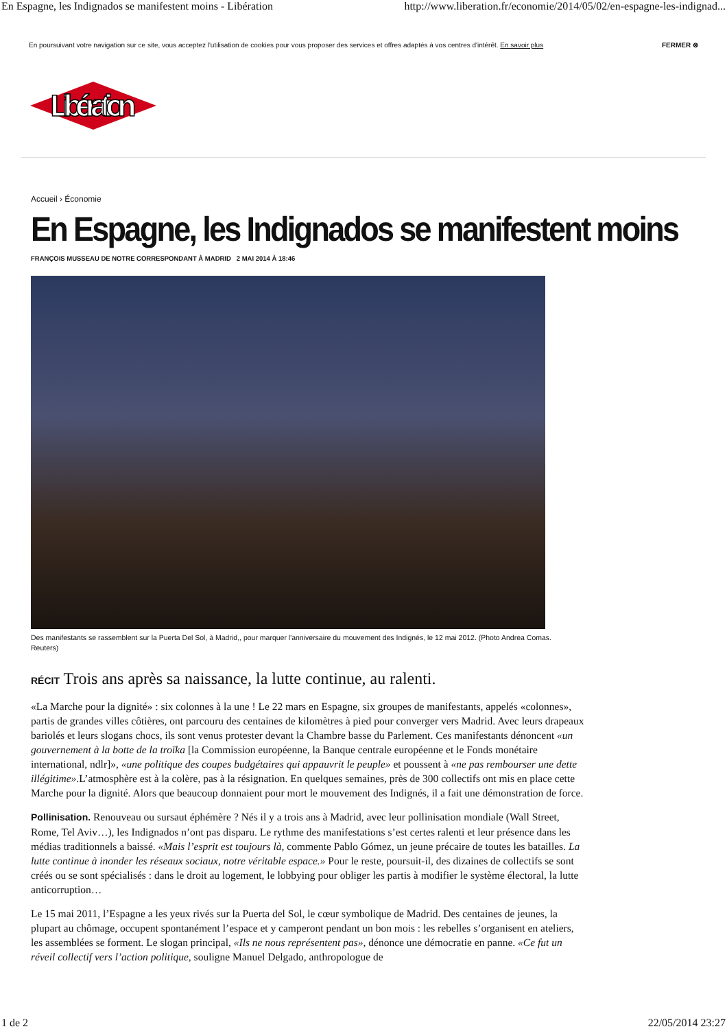En Espagne, les Indignados se manifestent moins - Libération http://www.liberation.fr/economie/2014/05/02/en-espagne-les-indignad...
En poursuivant votre navigation sur ce site, vous acceptez l'utilisation de cookies pour vous proposer des services et offres adaptés à vos centres d'intérêt. En savoir plus FERMER ⊗
Libération
Accueil › Économie
En Espagne, les Indignados se manifestent moins
FRANÇOIS MUSSEAU DE NOTRE CORRESPONDANT À MADRID 2 MAI 2014 À 18:46
Des manifestants se rassemblent sur la Puerta Del Sol, à Madrid,, pour marquer l'anniversaire du mouvement des Indignés, le 12 mai 2012. (Photo Andrea Comas. Reuters)
RÉCIT Trois ans après sa naissance, la lutte continue, au ralenti.
«La Marche pour la dignité» : six colonnes à la une ! Le 22 mars en Espagne, six groupes de manifestants, appelés «colonnes», partis de grandes villes côtières, ont parcouru des centaines de kilomètres à pied pour converger vers Madrid. Avec leurs drapeaux bariolés et leurs slogans chocs, ils sont venus protester devant la Chambre basse du Parlement. Ces manifestants dénoncent «un gouvernement à la botte de la troïka [la Commission européenne, la Banque centrale européenne et le Fonds monétaire international, ndlr]», «une politique des coupes budgétaires qui appauvrit le peuple» et poussent à «ne pas rembourser une dette illégitime».L’atmosphère est à la colère, pas à la résignation. En quelques semaines, près de 300 collectifs ont mis en place cette Marche pour la dignité. Alors que beaucoup donnaient pour mort le mouvement des Indignés, il a fait une démonstration de force.
Pollinisation. Renouveau ou sursaut éphémère ? Nés il y a trois ans à Madrid, avec leur pollinisation mondiale (Wall Street, Rome, Tel Aviv…), les Indignados n’ont pas disparu. Le rythme des manifestations s’est certes ralenti et leur présence dans les médias traditionnels a baissé. «Mais l’esprit est toujours là, commente Pablo Gómez, un jeune précaire de toutes les batailles. La lutte continue à inonder les réseaux sociaux, notre véritable espace.» Pour le reste, poursuit-il, des dizaines de collectifs se sont créés ou se sont spécialisés : dans le droit au logement, le lobbying pour obliger les partis à modifier le système électoral, la lutte anticorruption…
Le 15 mai 2011, l’Espagne a les yeux rivés sur la Puerta del Sol, le cœur symbolique de Madrid. Des centaines de jeunes, la plupart au chômage, occupent spontanément l’espace et y camperont pendant un bon mois : les rebelles s’organisent en ateliers, les assemblées se forment. Le slogan principal, «Ils ne nous représentent pas», dénonce une démocratie en panne. «Ce fut un réveil collectif vers l’action politique, souligne Manuel Delgado, anthropologue de
1 de 2 22/05/2014 23:27